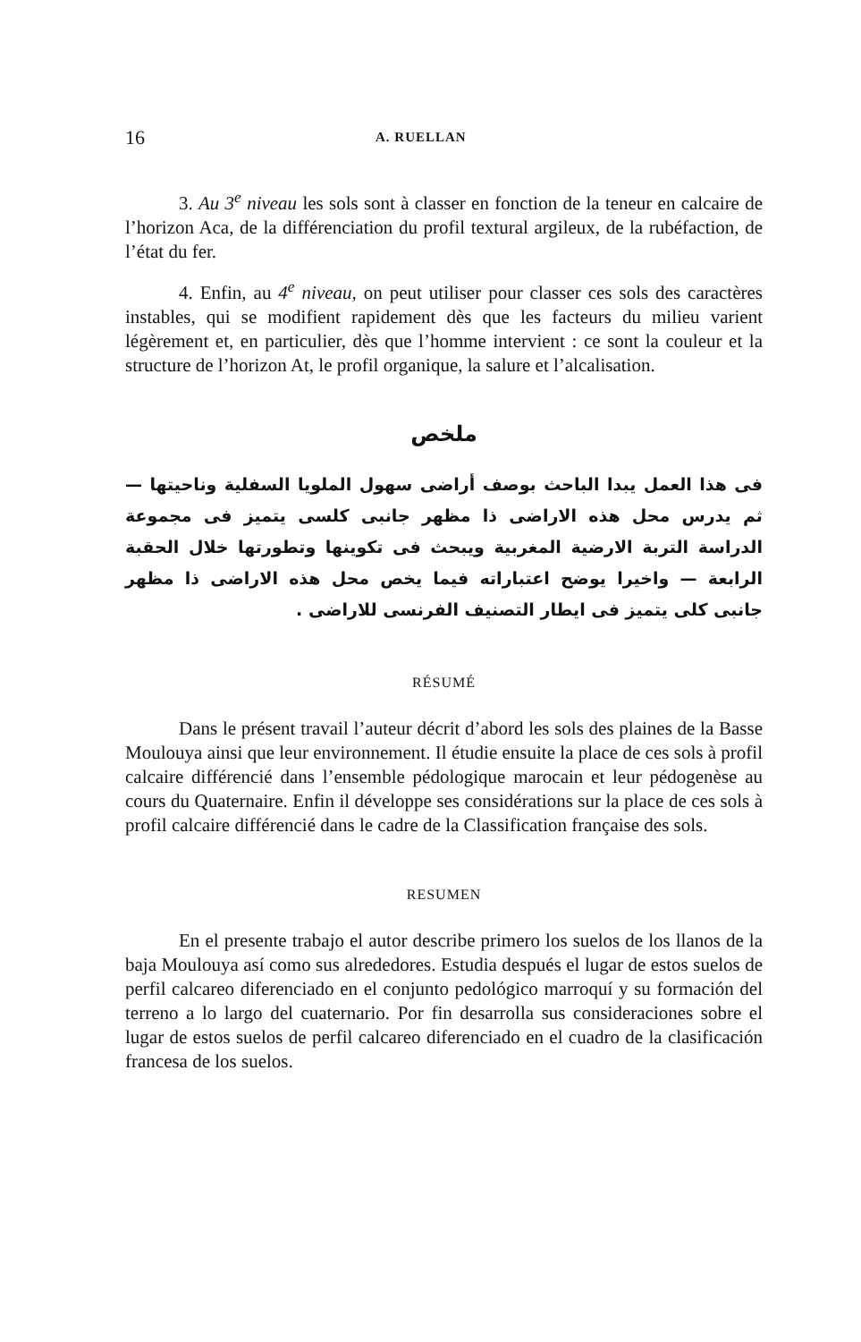16 A. RUELLAN
3. Au 3<sup>e</sup> niveau les sols sont à classer en fonction de la teneur en calcaire de l’horizon Aca, de la différenciation du profil textural argileux, de la rubéfaction, de l’état du fer.
4. Enfin, au 4<sup>e</sup> niveau, on peut utiliser pour classer ces sols des caractères instables, qui se modifient rapidement dès que les facteurs du milieu varient légèrement et, en particulier, dès que l’homme intervient : ce sont la couleur et la structure de l’horizon At, le profil organique, la salure et l’alcalisation.
ملخص
فى هذا العمل يبدا الباحث بوصف أراضى سهول الملويا السفلية وناحيتها — ثم يدرس محل هذه الاراضى ذا مظهر جانبى كلسى يتميز فى مجموعة الدراسة التربة الارضية المغربية ويبحث فى تكوينها وتطورتها خلال الحقبة الرابعة — واخيرا يوضح اعتباراته فيما يخص محل هذه الاراضى ذا مظهر جانبى كلى يتميز فى ايطار التصنيف الفرنسى للاراضى .
RÉSUMÉ
Dans le présent travail l’auteur décrit d’abord les sols des plaines de la Basse Moulouya ainsi que leur environnement. Il étudie ensuite la place de ces sols à profil calcaire différencié dans l’ensemble pédologique marocain et leur pédogenèse au cours du Quaternaire. Enfin il développe ses considérations sur la place de ces sols à profil calcaire différencié dans le cadre de la Classification française des sols.
RESUMEN
En el presente trabajo el autor describe primero los suelos de los llanos de la baja Moulouya así como sus alrededores. Estudia después el lugar de estos suelos de perfil calcareo diferenciado en el conjunto pedológico marroquí y su formación del terreno a lo largo del cuaternario. Por fin desarrolla sus consideraciones sobre el lugar de estos suelos de perfil calcareo diferenciado en el cuadro de la clasificación francesa de los suelos.